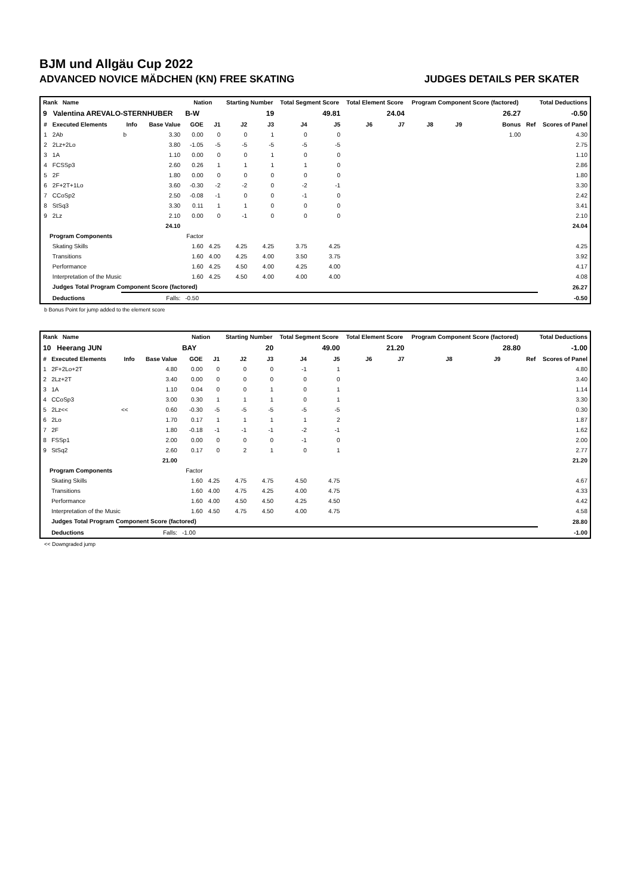BJM und Allgäu Cup 2022
ADVANCED NOVICE MÄDCHEN (KN) FREE SKATING JUDGES DETAILS PER SKATER
| Rank Name | | | | Nation | | Starting Number | | Total Segment Score | | Total Element Score | | Program Component Score (factored) | | | Total Deductions | |
| --- | --- | --- | --- | --- | --- | --- | --- | --- | --- | --- | --- | --- | --- | --- | --- | --- |
| 9 Valentina AREVALO-STERNHUBER | | | | B-W | | 19 | | 49.81 | | 24.04 | | 26.27 | | | -0.50 | |
| # | Executed Elements | Info | Base Value | GOE | J1 | J2 | J3 | J4 | J5 | J6 | J7 | J8 | J9 | Bonus | Ref | Scores of Panel |
| 1 | 2Ab | b | 3.30 | 0.00 | 0 | 0 | 1 | 0 | 0 | | | | | 1.00 | | 4.30 |
| 2 | 2Lz+2Lo | | 3.80 | -1.05 | -5 | -5 | -5 | -5 | -5 | | | | | | | 2.75 |
| 3 | 1A | | 1.10 | 0.00 | 0 | 0 | 1 | 0 | 0 | | | | | | | 1.10 |
| 4 | FCSSp3 | | 2.60 | 0.26 | 1 | 1 | 1 | 1 | 0 | | | | | | | 2.86 |
| 5 | 2F | | 1.80 | 0.00 | 0 | 0 | 0 | 0 | 0 | | | | | | | 1.80 |
| 6 | 2F+2T+1Lo | | 3.60 | -0.30 | -2 | -2 | 0 | -2 | -1 | | | | | | | 3.30 |
| 7 | CCoSp2 | | 2.50 | -0.08 | -1 | 0 | 0 | -1 | 0 | | | | | | | 2.42 |
| 8 | StSq3 | | 3.30 | 0.11 | 1 | 1 | 0 | 0 | 0 | | | | | | | 3.41 |
| 9 | 2Lz | | 2.10 | 0.00 | 0 | -1 | 0 | 0 | 0 | | | | | | | 2.10 |
| | | | 24.10 | | | | | | | | | | | | | 24.04 |
| Program Components | | | | Factor | | | | | | | | | | | | |
| | Skating Skills | | | 1.60 | 4.25 | 4.25 | 4.25 | 3.75 | 4.25 | | | | | | | 4.25 |
| | Transitions | | | 1.60 | 4.00 | 4.25 | 4.00 | 3.50 | 3.75 | | | | | | | 3.92 |
| | Performance | | | 1.60 | 4.25 | 4.50 | 4.00 | 4.25 | 4.00 | | | | | | | 4.17 |
| | Interpretation of the Music | | | 1.60 | 4.25 | 4.50 | 4.00 | 4.00 | 4.00 | | | | | | | 4.08 |
| | Judges Total Program Component Score (factored) | | | | | | | | | | | | | | | 26.27 |
| | Deductions | Falls: | | -0.50 | | | | | | | | | | | | -0.50 |
b Bonus Point for jump added to the element score
| Rank Name | | | | Nation | | Starting Number | | Total Segment Score | | Total Element Score | | Program Component Score (factored) | | | Total Deductions | |
| --- | --- | --- | --- | --- | --- | --- | --- | --- | --- | --- | --- | --- | --- | --- | --- | --- |
| 10 Heerang JUN | | | | BAY | | 20 | | 49.00 | | 21.20 | | 28.80 | | | -1.00 | |
| # | Executed Elements | Info | Base Value | GOE | J1 | J2 | J3 | J4 | J5 | J6 | J7 | J8 | J9 | | Ref | Scores of Panel |
| 1 | 2F+2Lo+2T | | 4.80 | 0.00 | 0 | 0 | 0 | -1 | 1 | | | | | | | 4.80 |
| 2 | 2Lz+2T | | 3.40 | 0.00 | 0 | 0 | 0 | 0 | 0 | | | | | | | 3.40 |
| 3 | 1A | | 1.10 | 0.04 | 0 | 0 | 1 | 0 | 1 | | | | | | | 1.14 |
| 4 | CCoSp3 | | 3.00 | 0.30 | 1 | 1 | 1 | 0 | 1 | | | | | | | 3.30 |
| 5 | 2Lz<< | << | 0.60 | -0.30 | -5 | -5 | -5 | -5 | -5 | | | | | | | 0.30 |
| 6 | 2Lo | | 1.70 | 0.17 | 1 | 1 | 1 | 1 | 2 | | | | | | | 1.87 |
| 7 | 2F | | 1.80 | -0.18 | -1 | -1 | -1 | -2 | -1 | | | | | | | 1.62 |
| 8 | FSSp1 | | 2.00 | 0.00 | 0 | 0 | 0 | -1 | 0 | | | | | | | 2.00 |
| 9 | StSq2 | | 2.60 | 0.17 | 0 | 2 | 1 | 0 | 1 | | | | | | | 2.77 |
| | | | 21.00 | | | | | | | | | | | | | 21.20 |
| Program Components | | | | Factor | | | | | | | | | | | | |
| | Skating Skills | | | 1.60 | 4.25 | 4.75 | 4.75 | 4.50 | 4.75 | | | | | | | 4.67 |
| | Transitions | | | 1.60 | 4.00 | 4.75 | 4.25 | 4.00 | 4.75 | | | | | | | 4.33 |
| | Performance | | | 1.60 | 4.00 | 4.50 | 4.50 | 4.25 | 4.50 | | | | | | | 4.42 |
| | Interpretation of the Music | | | 1.60 | 4.50 | 4.75 | 4.50 | 4.00 | 4.75 | | | | | | | 4.58 |
| | Judges Total Program Component Score (factored) | | | | | | | | | | | | | | | 28.80 |
| | Deductions | Falls: | | -1.00 | | | | | | | | | | | | -1.00 |
<< Downgraded jump